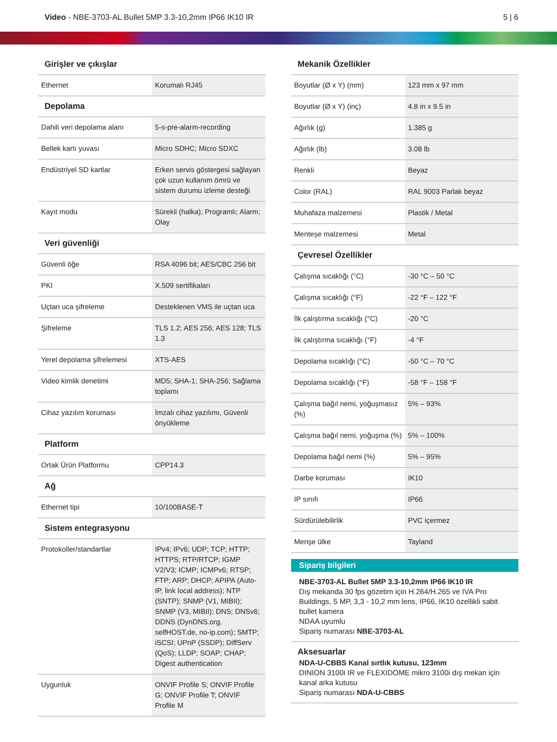Video - NBE-3703-AL Bullet 5MP 3.3-10,2mm IP66 IK10 IR
5 | 6
Girişler ve çıkışlar
| Ethernet | Korumalı RJ45 |
Depolama
| Dahili veri depolama alanı | 5-s-pre-alarm-recording |
| Bellek kartı yuvası | Micro SDHC; Micro SDXC |
| Endüstriyel SD kartlar | Erken servis göstergesi sağlayan çok uzun kullanım ömrü ve sistem durumu izleme desteği |
| Kayıt modu | Sürekli (halka); Programlı; Alarm; Olay |
Veri güvenliği
| Güvenli öğe | RSA 4096 bit; AES/CBC 256 bit |
| PKI | X.509 sertifikaları |
| Uçtan uca şifreleme | Desteklenen VMS ile uçtan uca |
| Şifreleme | TLS 1.2; AES 256; AES 128; TLS 1.3 |
| Yerel depolama şifrelemesi | XTS-AES |
| Video kimlik denetimi | MD5; SHA-1; SHA-256; Sağlama toplamı |
| Cihaz yazılım koruması | İmzalı cihaz yazılımı, Güvenli önyükleme |
Platform
| Ortak Ürün Platformu | CPP14.3 |
Ağ
| Ethernet tipi | 10/100BASE-T |
Sistem entegrasyonu
| Protokoller/standartlar | IPv4; IPv6; UDP; TCP; HTTP; HTTPS; RTP/RTCP; IGMP V2/V3; ICMP; ICMPv6; RTSP; FTP; ARP; DHCP; APIPA (Auto-IP, link local address); NTP (SNTP); SNMP (V1, MIBII); SNMP (V3, MIBII); DNS; DNSv6; DDNS (DynDNS.org, selfHOST.de, no-ip.com); SMTP; iSCSI; UPnP (SSDP); DiffServ (QoS); LLDP; SOAP; CHAP; Digest authentication |
| Uygunluk | ONVIF Profile S; ONVIF Profile G; ONVIF Profile T; ONVIF Profile M |
Mekanik Özellikler
| Boyutlar (Ø x Y) (mm) | 123 mm x 97 mm |
| Boyutlar (Ø x Y) (inç) | 4.8 in x 9.5 in |
| Ağırlık (g) | 1.385 g |
| Ağırlık (lb) | 3.08 lb |
| Renkli | Beyaz |
| Color (RAL) | RAL 9003 Parlak beyaz |
| Muhafaza malzemesi | Plastik / Metal |
| Menteşe malzemesi | Metal |
Çevresel Özellikler
| Çalışma sıcaklığı (°C) | -30 °C – 50 °C |
| Çalışma sıcaklığı (°F) | -22 °F – 122 °F |
| İlk çalıştırma sıcaklığı (°C) | -20 °C |
| İlk çalıştırma sıcaklığı (°F) | -4 °F |
| Depolama sıcaklığı (°C) | -50 °C – 70 °C |
| Depolama sıcaklığı (°F) | -58 °F – 158 °F |
| Çalışma bağıl nemi, yoğuşmasız (%) | 5% – 93% |
| Çalışma bağıl nemi, yoğuşma (%) | 5% – 100% |
| Depolama bağıl nemi (%) | 5% – 95% |
| Darbe koruması | IK10 |
| IP sınıfı | IP66 |
| Sürdürülebilirlik | PVC içermez |
| Menşe ülke | Tayland |
Sipariş bilgileri
NBE-3703-AL Bullet 5MP 3.3-10,2mm IP66 IK10 IR
Dış mekanda 30 fps gözetim için H.264/H.265 ve IVA Pro Buildings, 5 MP, 3,3 - 10,2 mm lens, IP66, IK10 özellikli sabit bullet kamera
NDAA uyumlu
Sipariş numarası NBE-3703-AL
Aksesuarlar
NDA-U-CBBS Kanal sırtlık kutusu, 123mm
DINION 3100i IR ve FLEXIDOME mikro 3100i dış mekan için kanal arka kutusu
Sipariş numarası NDA-U-CBBS